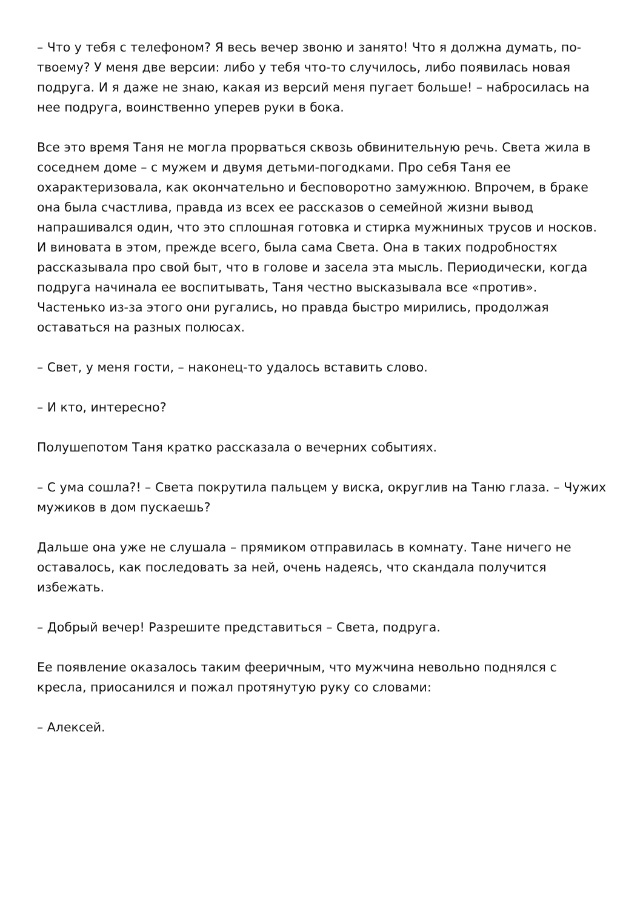– Что у тебя с телефоном? Я весь вечер звоню и занято! Что я должна думать, по-твоему? У меня две версии: либо у тебя что-то случилось, либо появилась новая подруга. И я даже не знаю, какая из версий меня пугает больше! – набросилась на нее подруга, воинственно уперев руки в бока.
Все это время Таня не могла прорваться сквозь обвинительную речь. Света жила в соседнем доме – с мужем и двумя детьми-погодками. Про себя Таня ее охарактеризовала, как окончательно и бесповоротно замужнюю. Впрочем, в браке она была счастлива, правда из всех ее рассказов о семейной жизни вывод напрашивался один, что это сплошная готовка и стирка мужниных трусов и носков. И виновата в этом, прежде всего, была сама Света. Она в таких подробностях рассказывала про свой быт, что в голове и засела эта мысль. Периодически, когда подруга начинала ее воспитывать, Таня честно высказывала все «против». Частенько из-за этого они ругались, но правда быстро мирились, продолжая оставаться на разных полюсах.
– Свет, у меня гости, – наконец-то удалось вставить слово.
– И кто, интересно?
Полушепотом Таня кратко рассказала о вечерних событиях.
– С ума сошла?! – Света покрутила пальцем у виска, округлив на Таню глаза. – Чужих мужиков в дом пускаешь?
Дальше она уже не слушала – прямиком отправилась в комнату. Тане ничего не оставалось, как последовать за ней, очень надеясь, что скандала получится избежать.
– Добрый вечер! Разрешите представиться – Света, подруга.
Ее появление оказалось таким фееричным, что мужчина невольно поднялся с кресла, приосанился и пожал протянутую руку со словами:
– Алексей.